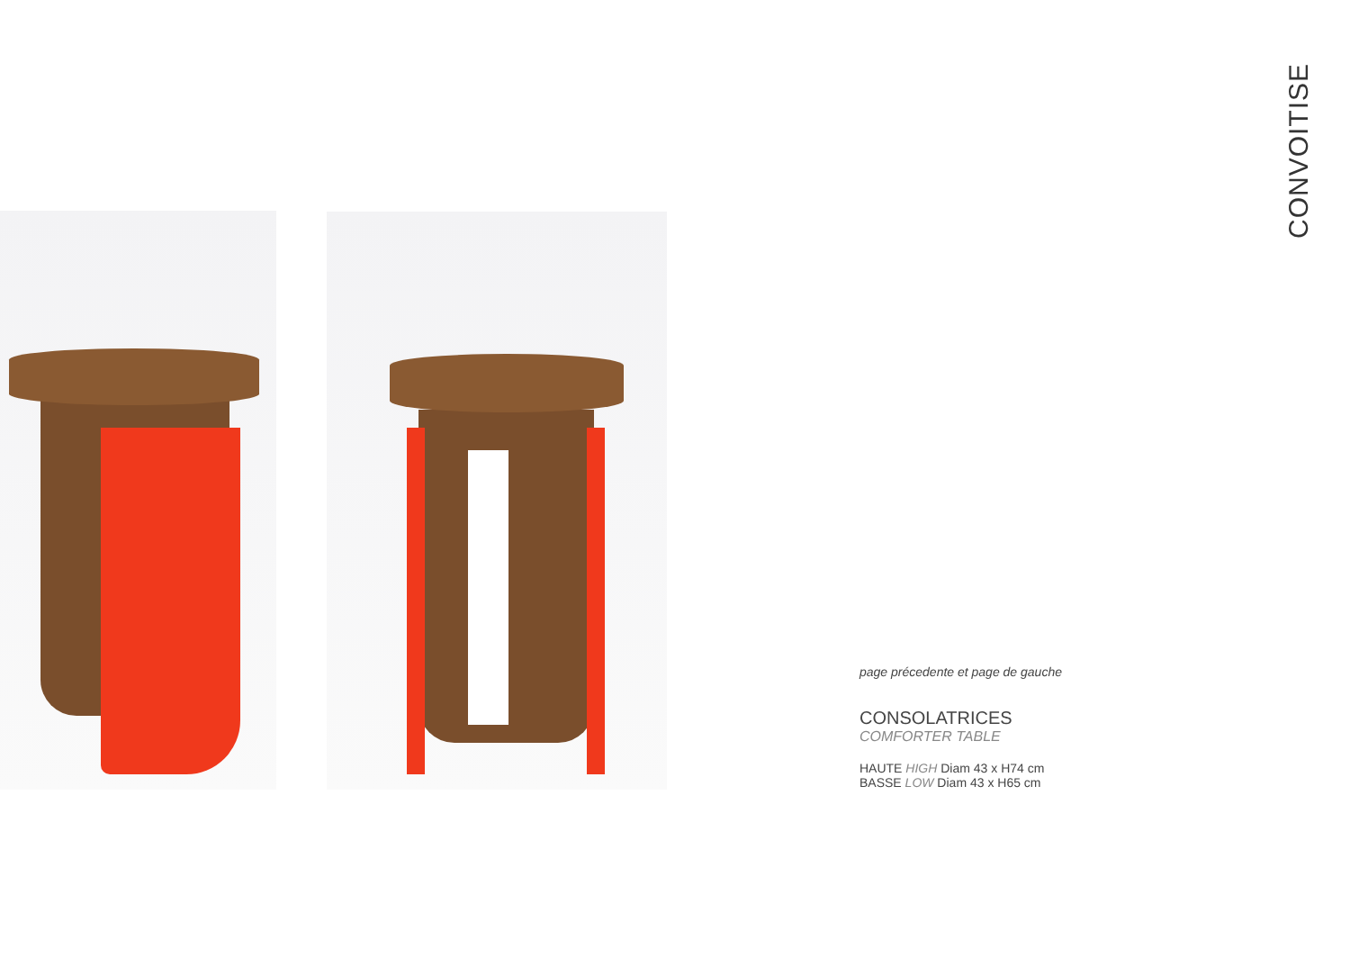CONVOITISE
page précedente et page de gauche
CONSOLATRICES
COMFORTER TABLE
HAUTE HIGH Diam 43 x H74 cm
BASSE LOW Diam 43 x H65 cm